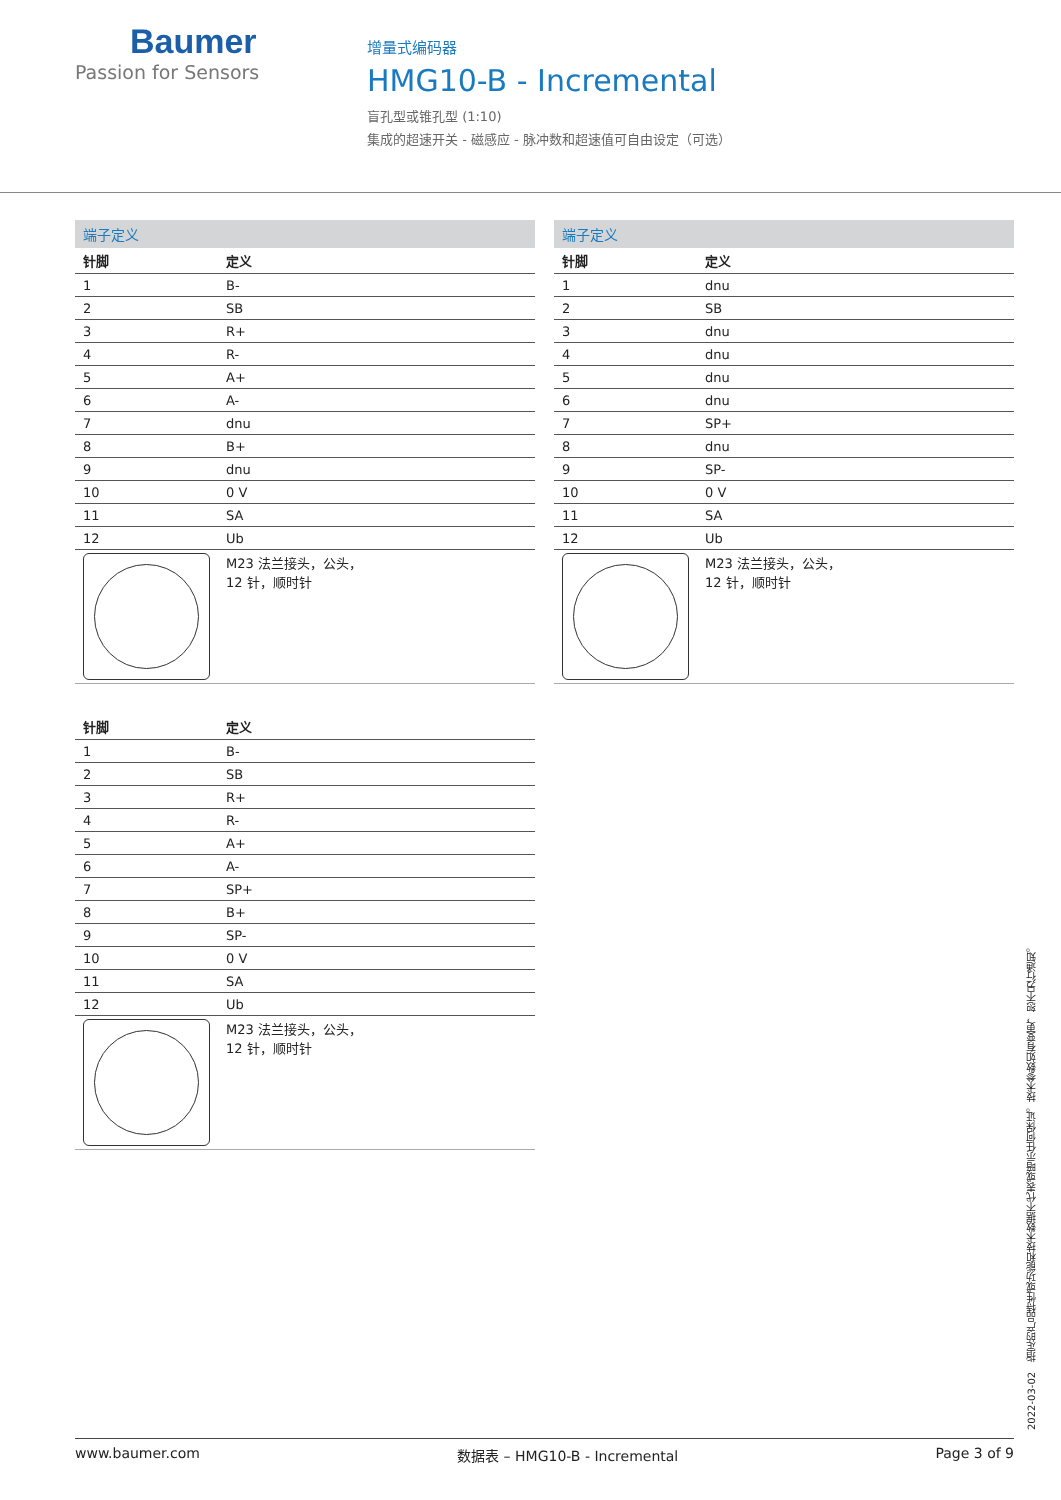Baumer
Passion for Sensors
增量式编码器
HMG10-B - Incremental
盲孔型或锥孔型 (1:10)
集成的超速开关 - 磁感应 - 脉冲数和超速值可自由设定（可选）
端子定义
| 针脚 | 定义 |
| --- | --- |
| 1 | B- |
| 2 | SB |
| 3 | R+ |
| 4 | R- |
| 5 | A+ |
| 6 | A- |
| 7 | dnu |
| 8 | B+ |
| 9 | dnu |
| 10 | 0 V |
| 11 | SA |
| 12 | Ub |
| | M23 法兰接头，公头， 12 针，顺时针 |
| 针脚 | 定义 |
| --- | --- |
| 1 | B- |
| 2 | SB |
| 3 | R+ |
| 4 | R- |
| 5 | A+ |
| 6 | A- |
| 7 | SP+ |
| 8 | B+ |
| 9 | SP- |
| 10 | 0 V |
| 11 | SA |
| 12 | Ub |
| | M23 法兰接头，公头， 12 针，顺时针 |
端子定义
| 针脚 | 定义 |
| --- | --- |
| 1 | dnu |
| 2 | SB |
| 3 | dnu |
| 4 | dnu |
| 5 | dnu |
| 6 | dnu |
| 7 | SP+ |
| 8 | dnu |
| 9 | SP- |
| 10 | 0 V |
| 11 | SA |
| 12 | Ub |
| | M23 法兰接头，公头， 12 针，顺时针 |
2022-03-02 指定的产品特性或功能和技术数据不代表或暗示任何保证。技术参数如有变更，恕不另行通知。
www.baumer.com 数据表 – HMG10-B - Incremental Page 3 of 9